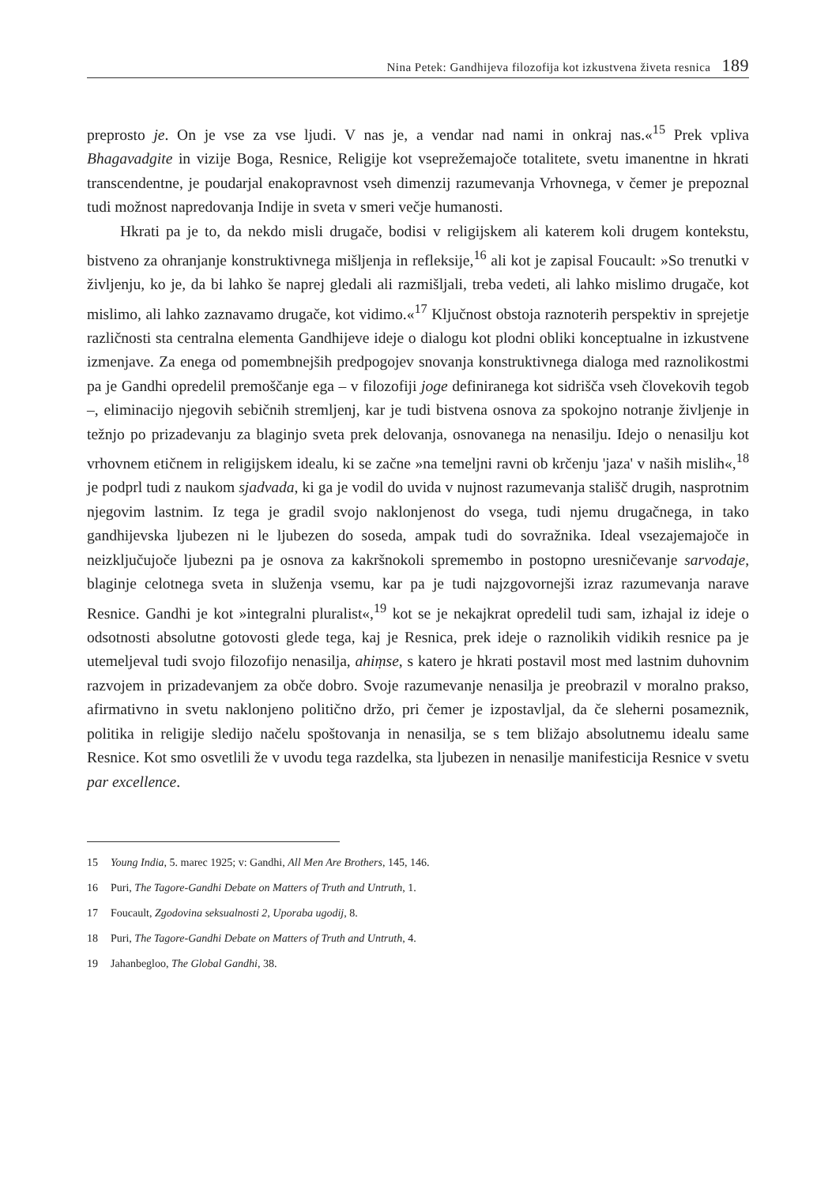Nina Petek: Gandhijeva filozofija kot izkustvena živeta resnica 189
preprosto je. On je vse za vse ljudi. V nas je, a vendar nad nami in onkraj nas.«<sup>15</sup> Prek vpliva Bhagavadgite in vizije Boga, Resnice, Religije kot vseprežemajoče totalitete, svetu imanentne in hkrati transcendentne, je poudarjal enakopravnost vseh dimenzij razumevanja Vrhovnega, v čemer je prepoznal tudi možnost napredovanja Indije in sveta v smeri večje humanosti.
Hkrati pa je to, da nekdo misli drugače, bodisi v religijskem ali katerem koli drugem kontekstu, bistveno za ohranjanje konstruktivnega mišljenja in refleksije,<sup>16</sup> ali kot je zapisal Foucault: »So trenutki v življenju, ko je, da bi lahko še naprej gledali ali razmišljali, treba vedeti, ali lahko mislimo drugače, kot mislimo, ali lahko zaznavamo drugače, kot vidimo.«<sup>17</sup> Ključnost obstoja raznoterih perspektiv in sprejetje različnosti sta centralna elementa Gandhijeve ideje o dialogu kot plodni obliki konceptualne in izkustvene izmenjave. Za enega od pomembnejših predpogojev snovanja konstruktivnega dialoga med raznolikostmi pa je Gandhi opredelil premoščanje ega – v filozofiji joge definiranega kot sidrišča vseh človekovih tegob –, eliminacijo njegovih sebičnih stremljenj, kar je tudi bistvena osnova za spokojno notranje življenje in težnjo po prizadevanju za blaginjo sveta prek delovanja, osnovanega na nenasilju. Idejo o nenasilju kot vrhovnem etičnem in religijskem idealu, ki se začne »na temeljni ravni ob krčenju 'jaza' v naših mislih«,<sup>18</sup> je podprl tudi z naukom sjadvada, ki ga je vodil do uvida v nujnost razumevanja stališč drugih, nasprotnim njegovim lastnim. Iz tega je gradil svojo naklonjenost do vsega, tudi njemu drugačnega, in tako gandhijevska ljubezen ni le ljubezen do soseda, ampak tudi do sovražnika. Ideal vsezajemajoče in neizključujoče ljubezni pa je osnova za kakršnokoli spremembo in postopno uresničevanje sarvodaje, blaginje celotnega sveta in služenja vsemu, kar pa je tudi najzgovornejši izraz razumevanja narave Resnice. Gandhi je kot »integralni pluralist«,<sup>19</sup> kot se je nekajkrat opredelil tudi sam, izhajal iz ideje o odsotnosti absolutne gotovosti glede tega, kaj je Resnica, prek ideje o raznolikih vidikih resnice pa je utemeljeval tudi svojo filozofijo nenasilja, ahiṃse, s katero je hkrati postavil most med lastnim duhovnim razvojem in prizadevanjem za obče dobro. Svoje razumevanje nenasilja je preobrazil v moralno prakso, afirmativno in svetu naklonjeno politično držo, pri čemer je izpostavljal, da če sleherni posameznik, politika in religije sledijo načelu spoštovanja in nenasilja, se s tem bližajo absolutnemu idealu same Resnice. Kot smo osvetlili že v uvodu tega razdelka, sta ljubezen in nenasilje manifesticija Resnice v svetu par excellence.
15 Young India, 5. marec 1925; v: Gandhi, All Men Are Brothers, 145, 146.
16 Puri, The Tagore-Gandhi Debate on Matters of Truth and Untruth, 1.
17 Foucault, Zgodovina seksualnosti 2, Uporaba ugodij, 8.
18 Puri, The Tagore-Gandhi Debate on Matters of Truth and Untruth, 4.
19 Jahanbegloo, The Global Gandhi, 38.